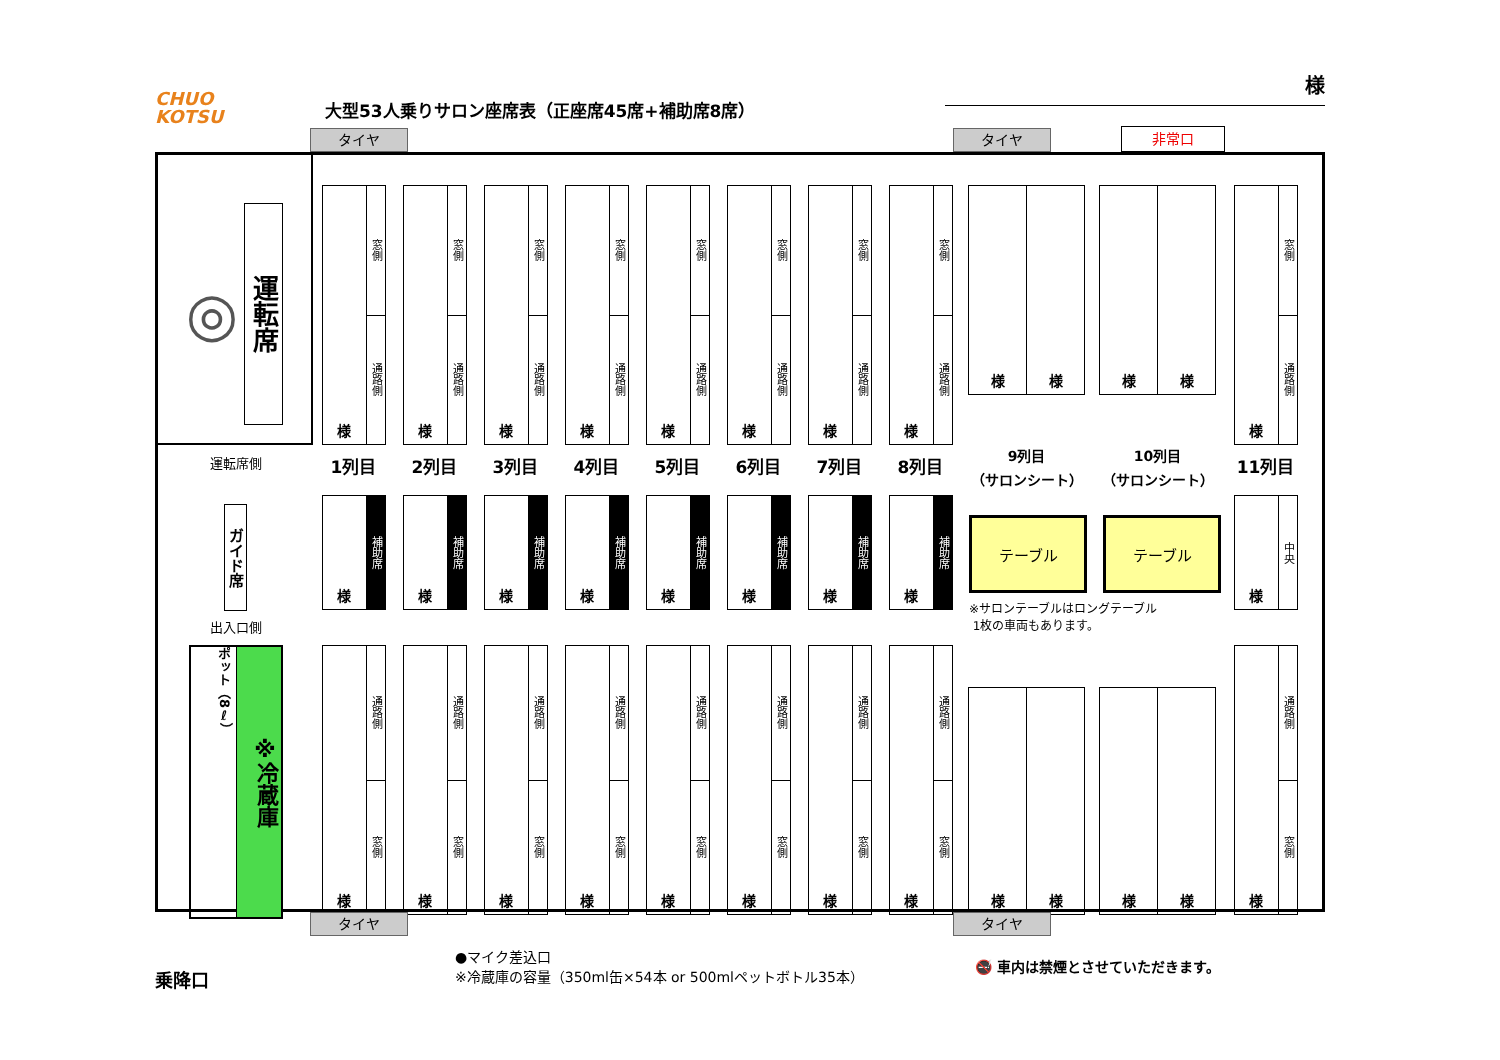CHUO
KOTSU
大型53人乗りサロン座席表（正座席45席+補助席8席）
様
タイヤ
タイヤ
非常口
◎
運転席
様
窓側
通路側
様
窓側
通路側
様
窓側
通路側
様
窓側
通路側
様
窓側
通路側
様
窓側
通路側
様
窓側
通路側
様
窓側
通路側
様 様
様 様
様
窓側
通路側
運転席側
1列目
2列目
3列目
4列目
5列目
6列目
7列目
8列目
9列目
（サロンシート）
10列目
（サロンシート）
11列目
ガイド席
出入口側
様
補助席
様
補助席
様
補助席
様
補助席
様
補助席
様
補助席
様
補助席
様
補助席
テーブル テーブル
※サロンテーブルはロングテーブル
1枚の車両もあります。
様
中央
ポット（8ℓ）
※冷蔵庫
様
通路側
窓側
様
通路側
窓側
様
通路側
窓側
様
通路側
窓側
様
通路側
窓側
様
通路側
窓側
様
通路側
窓側
様
通路側
窓側
様 様
様 様
様
通路側
窓側
タイヤ タイヤ
乗降口
●マイク差込口
※冷蔵庫の容量（350ml缶×54本 or 500mlペットボトル35本）
🚭 車内は禁煙とさせていただきます。